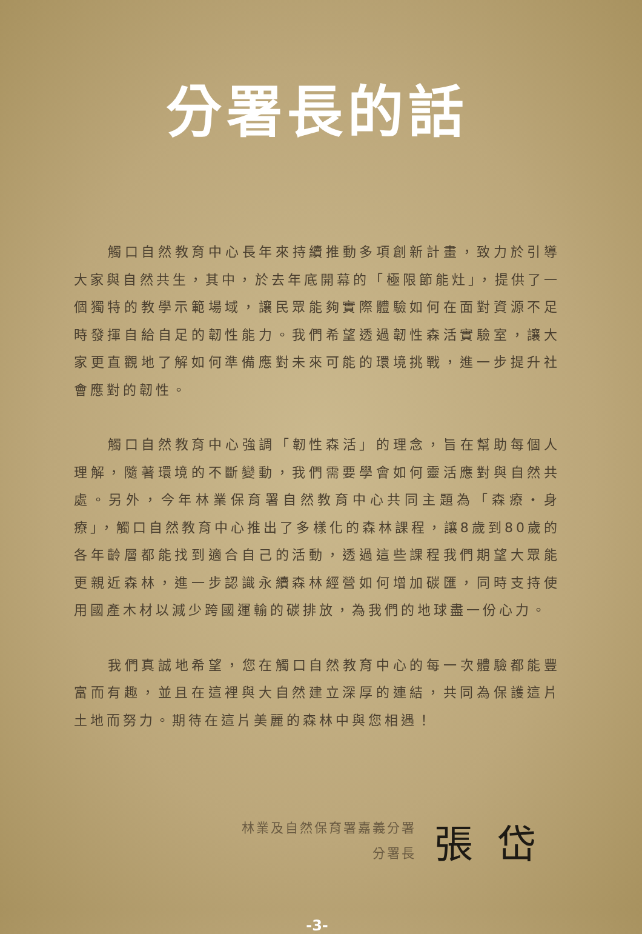分署長的話
觸口自然教育中心長年來持續推動多項創新計畫，致力於引導大家與自然共生，其中，於去年底開幕的「極限節能灶」，提供了一個獨特的教學示範場域，讓民眾能夠實際體驗如何在面對資源不足時發揮自給自足的韌性能力。我們希望透過韌性森活實驗室，讓大家更直觀地了解如何準備應對未來可能的環境挑戰，進一步提升社會應對的韌性。
觸口自然教育中心強調「韌性森活」的理念，旨在幫助每個人理解，隨著環境的不斷變動，我們需要學會如何靈活應對與自然共處。另外，今年林業保育署自然教育中心共同主題為「森療・身療」，觸口自然教育中心推出了多樣化的森林課程，讓8歲到80歲的各年齡層都能找到適合自己的活動，透過這些課程我們期望大眾能更親近森林，進一步認識永續森林經營如何增加碳匯，同時支持使用國產木材以減少跨國運輸的碳排放，為我們的地球盡一份心力。
我們真誠地希望，您在觸口自然教育中心的每一次體驗都能豐富而有趣，並且在這裡與大自然建立深厚的連結，共同為保護這片土地而努力。期待在這片美麗的森林中與您相遇！
林業及自然保育署嘉義分署
分署長
張岱
-3-